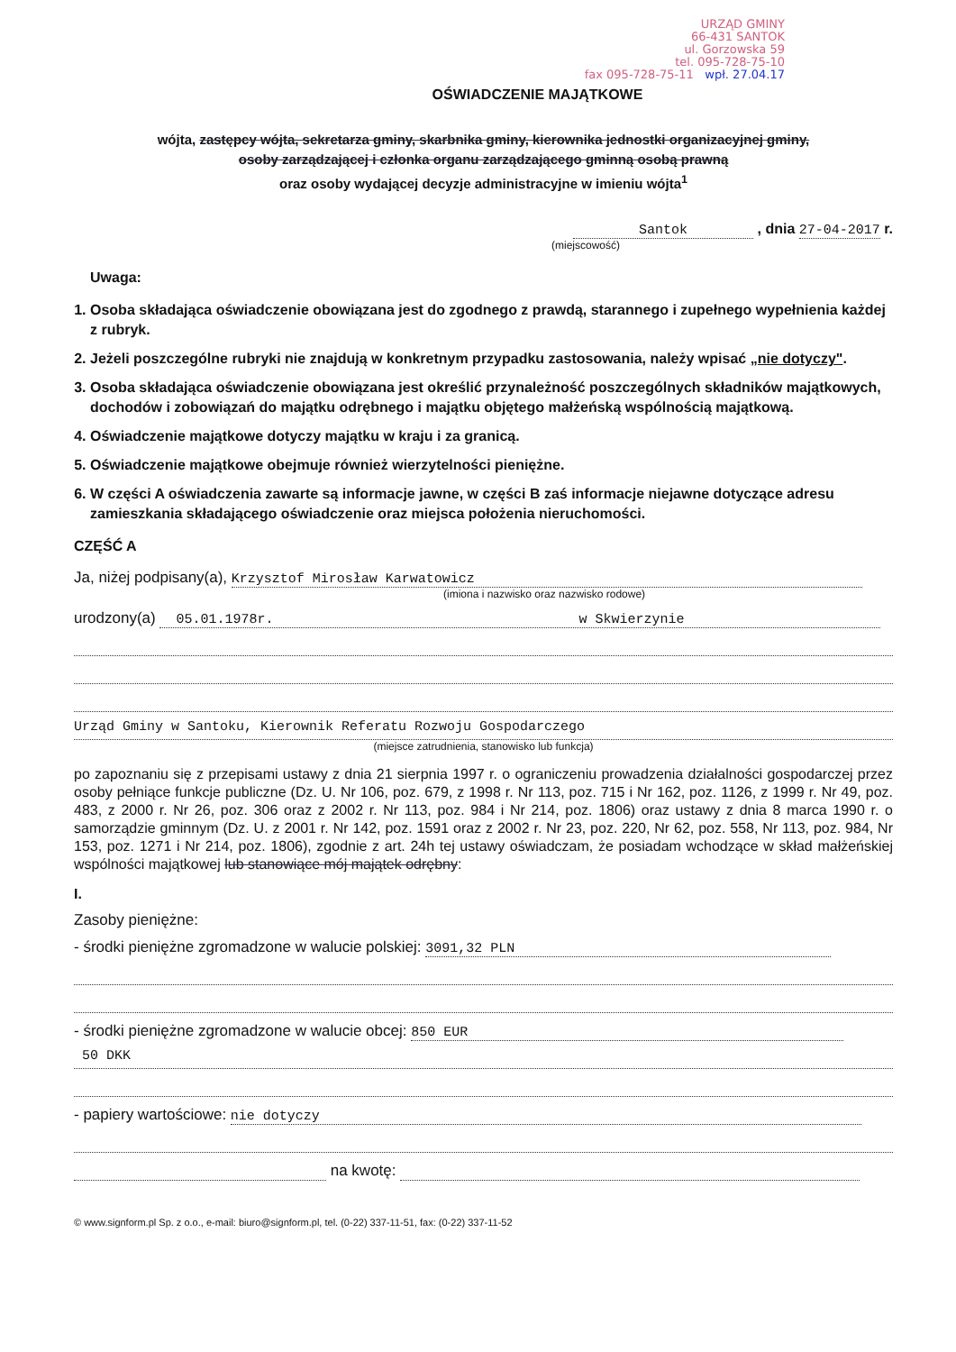URZĄD GMINY
66-431 SANTOK
ul. Gorzowska 59
tel. 095-728-75-10
fax 095-728-75-11 wpł. 27.04.17
OŚWIADCZENIE MAJĄTKOWE
wójta, zastępcy wójta, sekretarza gminy, skarbnika gminy, kierownika jednostki organizacyjnej gminy,
osoby zarządzającej i członka organu zarządzającego gminną osobą prawną
oraz osoby wydającej decyzje administracyjne w imieniu wójta<sup>1</sup>
Santok , dnia 27-04-2017 r.
(miejscowość)
Uwaga:
1. Osoba składająca oświadczenie obowiązana jest do zgodnego z prawdą, starannego i zupełnego wypełnienia każdej z rubryk.
2. Jeżeli poszczególne rubryki nie znajdują w konkretnym przypadku zastosowania, należy wpisać „nie dotyczy".
3. Osoba składająca oświadczenie obowiązana jest określić przynależność poszczególnych składników majątkowych, dochodów i zobowiązań do majątku odrębnego i majątku objętego małżeńską wspólnością majątkową.
4. Oświadczenie majątkowe dotyczy majątku w kraju i za granicą.
5. Oświadczenie majątkowe obejmuje również wierzytelności pieniężne.
6. W części A oświadczenia zawarte są informacje jawne, w części B zaś informacje niejawne dotyczące adresu zamieszkania składającego oświadczenie oraz miejsca położenia nieruchomości.
CZĘŚĆ A
Ja, niżej podpisany(a), Krzysztof Mirosław Karwatowicz
(imiona i nazwisko oraz nazwisko rodowe)
urodzony(a) 05.01.1978r. w Skwierzynie
Urząd Gminy w Santoku, Kierownik Referatu Rozwoju Gospodarczego
(miejsce zatrudnienia, stanowisko lub funkcja)
po zapoznaniu się z przepisami ustawy z dnia 21 sierpnia 1997 r. o ograniczeniu prowadzenia działalności gospodarczej przez osoby pełniące funkcje publiczne (Dz. U. Nr 106, poz. 679, z 1998 r. Nr 113, poz. 715 i Nr 162, poz. 1126, z 1999 r. Nr 49, poz. 483, z 2000 r. Nr 26, poz. 306 oraz z 2002 r. Nr 113, poz. 984 i Nr 214, poz. 1806) oraz ustawy z dnia 8 marca 1990 r. o samorządzie gminnym (Dz. U. z 2001 r. Nr 142, poz. 1591 oraz z 2002 r. Nr 23, poz. 220, Nr 62, poz. 558, Nr 113, poz. 984, Nr 153, poz. 1271 i Nr 214, poz. 1806), zgodnie z art. 24h tej ustawy oświadczam, że posiadam wchodzące w skład małżeńskiej wspólności majątkowej lub stanowiące mój majątek odrębny:
I.
Zasoby pieniężne:
- środki pieniężne zgromadzone w walucie polskiej: 3091,32 PLN
- środki pieniężne zgromadzone w walucie obcej: 850 EUR
50 DKK
- papiery wartościowe: nie dotyczy
na kwotę:
© www.signform.pl Sp. z o.o., e-mail: biuro@signform.pl, tel. (0-22) 337-11-51, fax: (0-22) 337-11-52